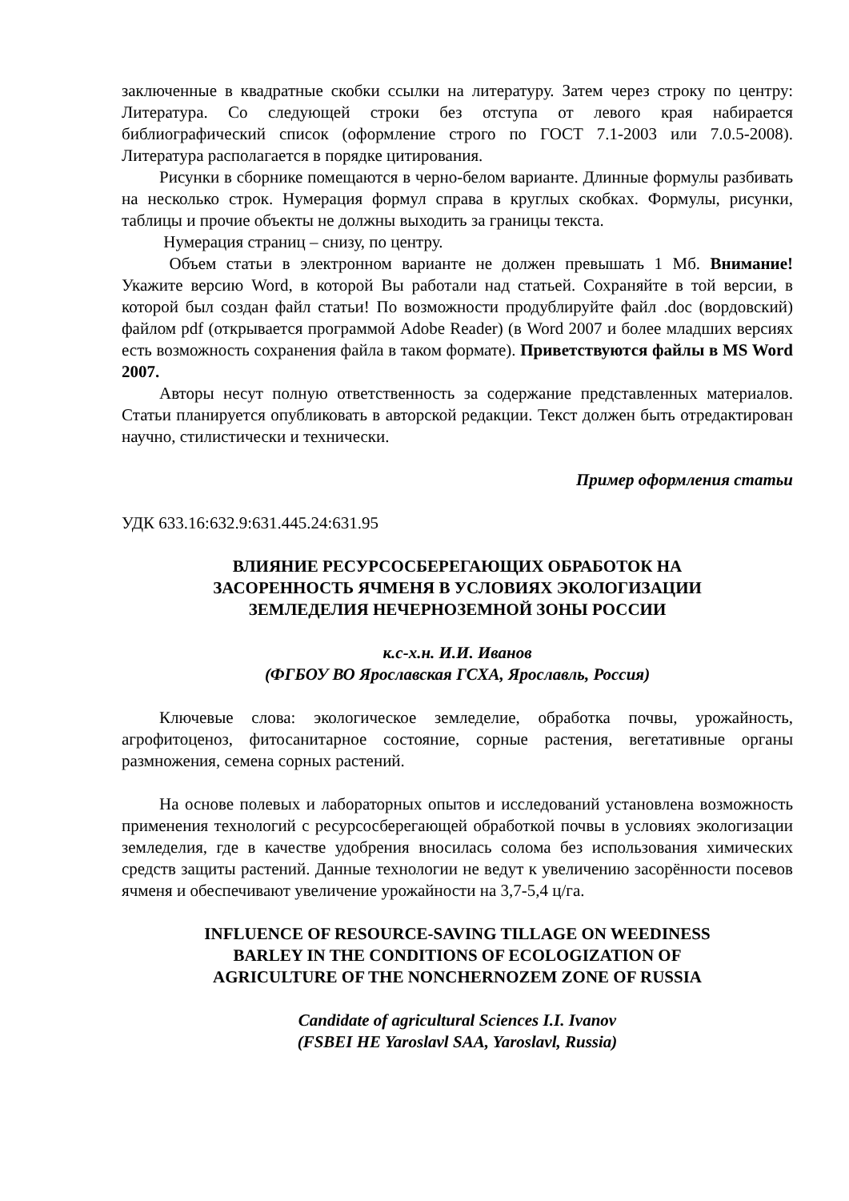заключенные в квадратные скобки ссылки на литературу. Затем через строку по центру: Литература. Со следующей строки без отступа от левого края набирается библиографический список (оформление строго по ГОСТ 7.1-2003 или 7.0.5-2008). Литература располагается в порядке цитирования.
Рисунки в сборнике помещаются в черно-белом варианте. Длинные формулы разбивать на несколько строк. Нумерация формул справа в круглых скобках. Формулы, рисунки, таблицы и прочие объекты не должны выходить за границы текста.
Нумерация страниц – снизу, по центру.
Объем статьи в электронном варианте не должен превышать 1 Мб. Внимание! Укажите версию Word, в которой Вы работали над статьей. Сохраняйте в той версии, в которой был создан файл статьи! По возможности продублируйте файл .doc (вордовский) файлом pdf (открывается программой Adobe Reader) (в Word 2007 и более младших версиях есть возможность сохранения файла в таком формате). Приветствуются файлы в MS Word 2007.
Авторы несут полную ответственность за содержание представленных материалов. Статьи планируется опубликовать в авторской редакции. Текст должен быть отредактирован научно, стилистически и технически.
Пример оформления статьи
УДК 633.16:632.9:631.445.24:631.95
ВЛИЯНИЕ РЕСУРСОСБЕРЕГАЮЩИХ ОБРАБОТОК НА
ЗАСОРЕННОСТЬ ЯЧМЕНЯ В УСЛОВИЯХ ЭКОЛОГИЗАЦИИ
ЗЕМЛЕДЕЛИЯ НЕЧЕРНОЗЕМНОЙ ЗОНЫ РОССИИ
к.с-х.н. И.И. Иванов
(ФГБОУ ВО Ярославская ГСХА, Ярославль, Россия)
Ключевые слова: экологическое земледелие, обработка почвы, урожайность, агрофитоценоз, фитосанитарное состояние, сорные растения, вегетативные органы размножения, семена сорных растений.
На основе полевых и лабораторных опытов и исследований установлена возможность применения технологий с ресурсосберегающей обработкой почвы в условиях экологизации земледелия, где в качестве удобрения вносилась солома без использования химических средств защиты растений. Данные технологии не ведут к увеличению засорённости посевов ячменя и обеспечивают увеличение урожайности на 3,7-5,4 ц/га.
INFLUENCE OF RESOURCE-SAVING TILLAGE ON WEEDINESS
BARLEY IN THE CONDITIONS OF ECOLOGIZATION OF
AGRICULTURE OF THE NONCHERNOZEM ZONE OF RUSSIA
Candidate of agricultural Sciences I.I. Ivanov
(FSBEI HE Yaroslavl SAA, Yaroslavl, Russia)